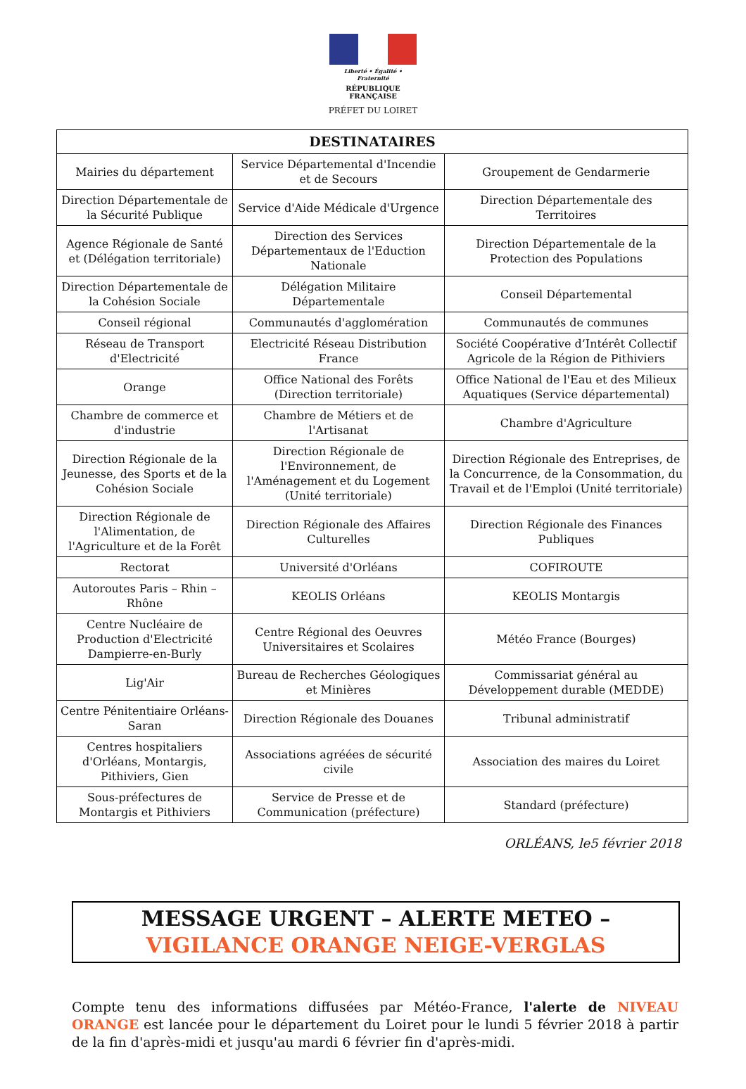Liberté • Égalité • Fraternité
RÉPUBLIQUE FRANÇAISE
PRÉFET DU LOIRET
| DESTINATAIRES | | |
| --- | --- | --- |
| Mairies du département | Service Départemental d'Incendie et de Secours | Groupement de Gendarmerie |
| Direction Départementale de la Sécurité Publique | Service d'Aide Médicale d'Urgence | Direction Départementale des Territoires |
| Agence Régionale de Santé et (Délégation territoriale) | Direction des Services Départementaux de l'Eduction Nationale | Direction Départementale de la Protection des Populations |
| Direction Départementale de la Cohésion Sociale | Délégation Militaire Départementale | Conseil Départemental |
| Conseil régional | Communautés d'agglomération | Communautés de communes |
| Réseau de Transport d'Electricité | Electricité Réseau Distribution France | Société Coopérative d’Intérêt Collectif Agricole de la Région de Pithiviers |
| Orange | Office National des Forêts (Direction territoriale) | Office National de l'Eau et des Milieux Aquatiques (Service départemental) |
| Chambre de commerce et d'industrie | Chambre de Métiers et de l'Artisanat | Chambre d'Agriculture |
| Direction Régionale de la Jeunesse, des Sports et de la Cohésion Sociale | Direction Régionale de l'Environnement, de l'Aménagement et du Logement (Unité territoriale) | Direction Régionale des Entreprises, de la Concurrence, de la Consommation, du Travail et de l'Emploi (Unité territoriale) |
| Direction Régionale de l'Alimentation, de l'Agriculture et de la Forêt | Direction Régionale des Affaires Culturelles | Direction Régionale des Finances Publiques |
| Rectorat | Université d'Orléans | COFIROUTE |
| Autoroutes Paris – Rhin – Rhône | KEOLIS Orléans | KEOLIS Montargis |
| Centre Nucléaire de Production d'Electricité Dampierre-en-Burly | Centre Régional des Oeuvres Universitaires et Scolaires | Météo France (Bourges) |
| Lig'Air | Bureau de Recherches Géologiques et Minières | Commissariat général au Développement durable (MEDDE) |
| Centre Pénitentiaire Orléans-Saran | Direction Régionale des Douanes | Tribunal administratif |
| Centres hospitaliers d'Orléans, Montargis, Pithiviers, Gien | Associations agréées de sécurité civile | Association des maires du Loiret |
| Sous-préfectures de Montargis et Pithiviers | Service de Presse et de Communication (préfecture) | Standard (préfecture) |
ORLÉANS, le5 février 2018
MESSAGE URGENT – ALERTE METEO –
VIGILANCE ORANGE NEIGE-VERGLAS
Compte tenu des informations diffusées par Météo-France, l'alerte de NIVEAU ORANGE est lancée pour le département du Loiret pour le lundi 5 février 2018 à partir de la fin d'après-midi et jusqu'au mardi 6 février fin d'après-midi.